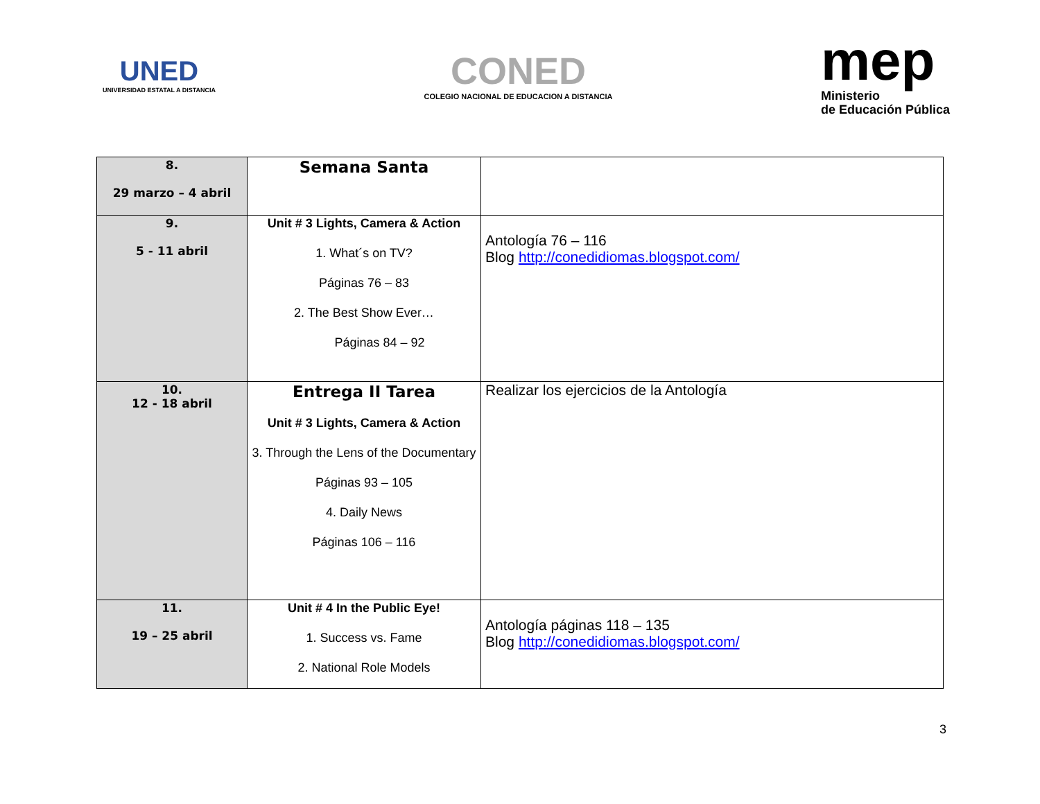UNED
UNIVERSIDAD ESTATAL A DISTANCIA
CONED
COLEGIO NACIONAL DE EDUCACION A DISTANCIA
mep
Ministerio
de Educación Pública
| 8. 29 marzo – 4 abril | Semana Santa | |
| 9. 5 - 11 abril | Unit # 3 Lights, Camera & Action 1. What´s on TV? Páginas 76 – 83 2. The Best Show Ever… Páginas 84 – 92 | Antología 76 – 116 Blog http://conedidiomas.blogspot.com/ |
| 10. 12 - 18 abril | Entrega II Tarea Unit # 3 Lights, Camera & Action 3. Through the Lens of the Documentary Páginas 93 – 105 4. Daily News Páginas 106 – 116 | Realizar los ejercicios de la Antología |
| 11. 19 – 25 abril | Unit # 4 In the Public Eye! 1. Success vs. Fame 2. National Role Models | Antología páginas 118 – 135 Blog http://conedidiomas.blogspot.com/ |
3